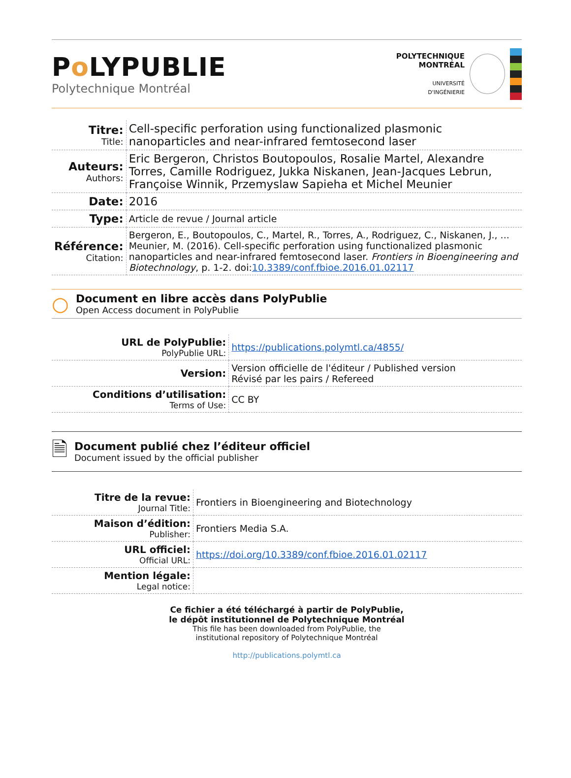Po LYPUBLIE
Polytechnique Montréal
POLYTECHNIQUE
MONTRÉAL
UNIVERSITÉ
D'INGÉNIERIE
| Titre: Title: | Cell-specific perforation using functionalized plasmonic nanoparticles and near-infrared femtosecond laser |
| Auteurs: Authors: | Eric Bergeron, Christos Boutopoulos, Rosalie Martel, Alexandre Torres, Camille Rodriguez, Jukka Niskanen, Jean-Jacques Lebrun, Françoise Winnik, Przemyslaw Sapieha et Michel Meunier |
| Date: | 2016 |
| Type: | Article de revue / Journal article |
| Référence: Citation: | Bergeron, E., Boutopoulos, C., Martel, R., Torres, A., Rodriguez, C., Niskanen, J., ... Meunier, M. (2016). Cell-specific perforation using functionalized plasmonic nanoparticles and near-infrared femtosecond laser. Frontiers in Bioengineering and Biotechnology , p. 1-2. doi: 10.3389/conf.fbioe.2016.01.02117 |
○
Document en libre accès dans PolyPublie
Open Access document in PolyPublie
| URL de PolyPublie: PolyPublie URL: | https://publications.polymtl.ca/4855/ |
| Version: | Version officielle de l'éditeur / Published version Révisé par les pairs / Refereed |
| Conditions d’utilisation: Terms of Use: | CC BY |
🗎
Document publié chez l’éditeur officiel
Document issued by the official publisher
| Titre de la revue: Journal Title: | Frontiers in Bioengineering and Biotechnology |
| Maison d’édition: Publisher: | Frontiers Media S.A. |
| URL officiel: Official URL: | https://doi.org/10.3389/conf.fbioe.2016.01.02117 |
| Mention légale: Legal notice: | |
Ce fichier a été téléchargé à partir de PolyPublie,
le dépôt institutionnel de Polytechnique Montréal
This file has been downloaded from PolyPublie, the
institutional repository of Polytechnique Montréal
http://publications.polymtl.ca